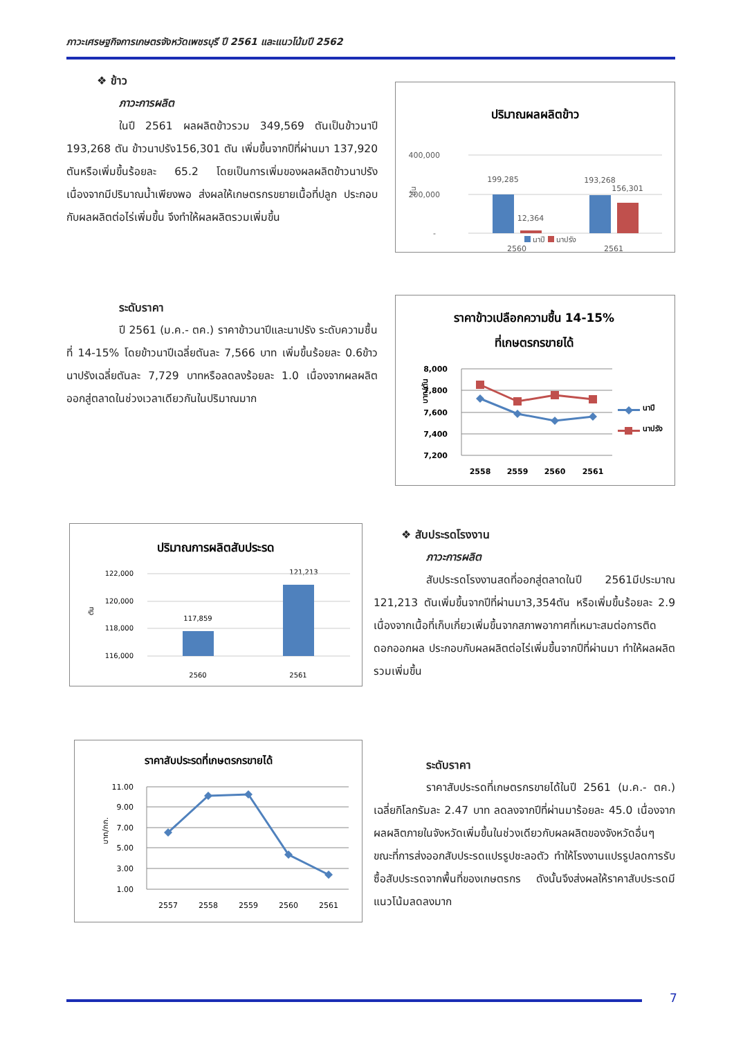ภาวะเศรษฐกิจการเกษตรจังหวัดเพชรบุรี ปี 2561 และแนวโน้มปี 2562
❖ ข้าว
ภาวะการผลิต
ในปี 2561 ผลผลิตข้าวรวม 349,569 ตันเป็นข้าวนาปี 193,268 ตัน ข้าวนาปรัง156,301 ตัน เพิ่มขึ้นจากปีที่ผ่านมา 137,920 ตันหรือเพิ่มขึ้นร้อยละ 65.2 โดยเป็นการเพิ่มของผลผลิตข้าวนาปรัง เนื่องจากมีปริมาณน้ำเพียงพอ ส่งผลให้เกษตรกรขยายเนื้อที่ปลูก ประกอบกับผลผลิตต่อไร่เพิ่มขึ้น จึงทำให้ผลผลิตรวมเพิ่มขึ้น
ปริมาณผลผลิตข้าว
400,000
200,000
-
ตัน
199,285
12,364
193,268
156,301
2560
2561
นาปี นาปรัง
ระดับราคา
ปี 2561 (ม.ค.- ตค.) ราคาข้าวนาปีและนาปรัง ระดับความชื้นที่ 14-15% โดยข้าวนาปีเฉลี่ยตันละ 7,566 บาท เพิ่มขึ้นร้อยละ 0.6ข้าวนาปรังเฉลี่ยตันละ 7,729 บาทหรือลดลงร้อยละ 1.0 เนื่องจากผลผลิตออกสู่ตลาดในช่วงเวลาเดียวกันในปริมาณมาก
ราคาข้าวเปลือกความชื้น 14-15%
ที่เกษตรกรขายได้
8,000
7,800
7,600
7,400
7,200
2558
2559
2560
2561
บาท/ตัน
นาปี
นาปรัง
ปริมาณการผลิตสับประรด
122,000
120,000
118,000
116,000
117,859
121,213
2560
2561
ตัน
❖ สับประรดโรงงาน
ภาวะการผลิต
สับประรดโรงงานสดที่ออกสู่ตลาดในปี 2561มีประมาณ 121,213 ตันเพิ่มขึ้นจากปีที่ผ่านมา3,354ตัน หรือเพิ่มขึ้นร้อยละ 2.9 เนื่องจากเนื้อที่เก็บเกี่ยวเพิ่มขึ้นจากสภาพอากาศที่เหมาะสมต่อการติดดอกออกผล ประกอบกับผลผลิตต่อไร่เพิ่มขึ้นจากปีที่ผ่านมา ทำให้ผลผลิตรวมเพิ่มขึ้น
ราคาสับประรดที่เกษตรกรขายได้
11.00
9.00
7.00
5.00
3.00
1.00
2557
2558
2559
2560
2561
บาท/กก.
ระดับราคา
ราคาสับประรดที่เกษตรกรขายได้ในปี 2561 (ม.ค.- ตค.) เฉลี่ยกิโลกรัมละ 2.47 บาท ลดลงจากปีที่ผ่านมาร้อยละ 45.0 เนื่องจากผลผลิตภายในจังหวัดเพิ่มขึ้นในช่วงเดียวกับผลผลิตของจังหวัดอื่นๆ ขณะที่การส่งออกสับประรดแปรรูปชะลอตัว ทำให้โรงงานแปรรูปลดการรับซื้อสับประรดจากพื้นที่ของเกษตรกร ดังนั้นจึงส่งผลให้ราคาสับประรดมีแนวโน้มลดลงมาก
7